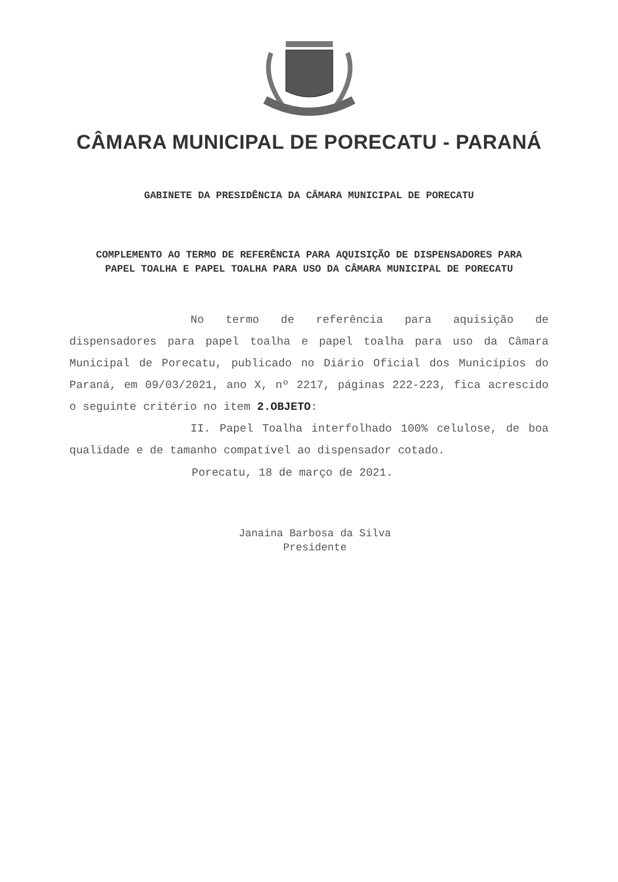CÂMARA MUNICIPAL DE PORECATU - PARANÁ
GABINETE DA PRESIDÊNCIA DA CÂMARA MUNICIPAL DE PORECATU
COMPLEMENTO AO TERMO DE REFERÊNCIA PARA AQUISIÇÃO DE DISPENSADORES PARA PAPEL TOALHA E PAPEL TOALHA PARA USO DA CÂMARA MUNICIPAL DE PORECATU
No termo de referência para aquisição de dispensadores para papel toalha e papel toalha para uso da Câmara Municipal de Porecatu, publicado no Diário Oficial dos Municípios do Paraná, em 09/03/2021, ano X, nº 2217, páginas 222-223, fica acrescido o seguinte critério no item 2.OBJETO:
II. Papel Toalha interfolhado 100% celulose, de boa qualidade e de tamanho compatível ao dispensador cotado.
Porecatu, 18 de março de 2021.
Janaina Barbosa da Silva
Presidente